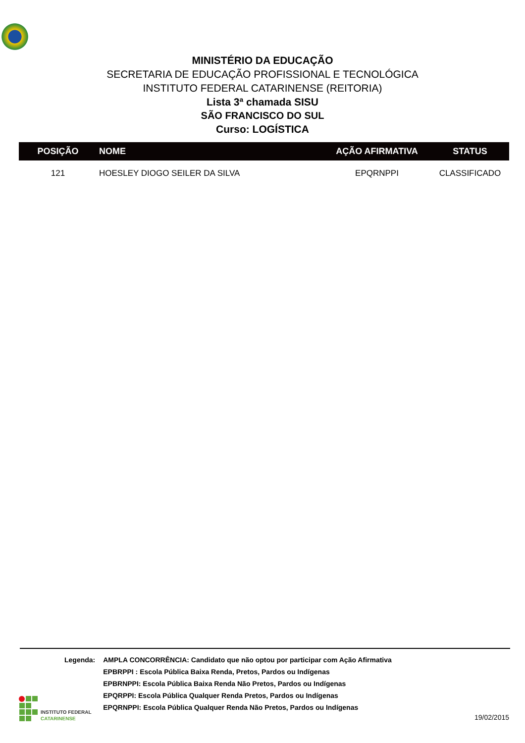MINISTÉRIO DA EDUCAÇÃO
SECRETARIA DE EDUCAÇÃO PROFISSIONAL E TECNOLÓGICA
INSTITUTO FEDERAL CATARINENSE (REITORIA)
Lista 3ª chamada SISU
SÃO FRANCISCO DO SUL
Curso: LOGÍSTICA
| POSIÇÃO | NOME | AÇÃO AFIRMATIVA | STATUS |
| --- | --- | --- | --- |
| 121 | HOESLEY DIOGO SEILER DA SILVA | EPQRNPPI | CLASSIFICADO |
| Legenda: | AMPLA CONCORRÊNCIA: Candidato que não optou por participar com Ação Afirmativa |
| | EPBRPPI : Escola Pública Baixa Renda, Pretos, Pardos ou Indígenas |
| | EPBRNPPI: Escola Pública Baixa Renda Não Pretos, Pardos ou Indígenas |
| | EPQRPPI: Escola Pública Qualquer Renda Pretos, Pardos ou Indígenas |
| | EPQRNPPI: Escola Pública Qualquer Renda Não Pretos, Pardos ou Indígenas |
INSTITUTO FEDERAL
CATARINENSE
19/02/2015